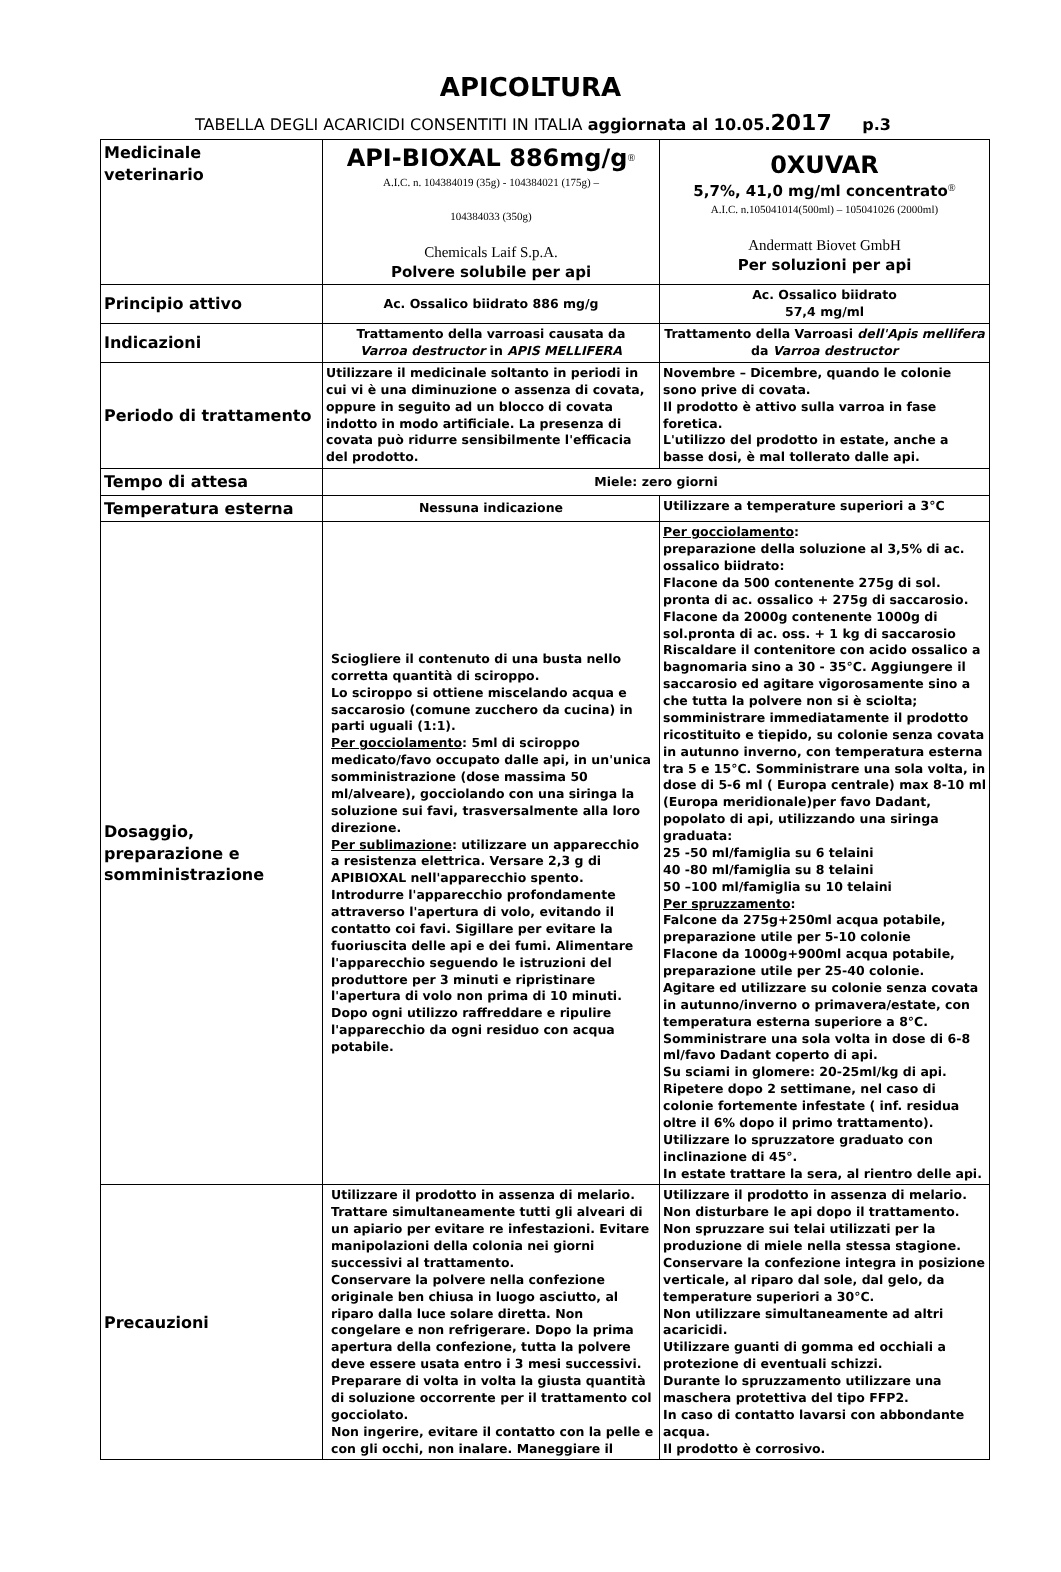APICOLTURA
TABELLA DEGLI ACARICIDI CONSENTITI IN ITALIA aggiornata al 10.05.2017 p.3
| Medicinale veterinario | API-BIOXAL 886mg/g<sup>®</sup> A.I.C. n. 104384019 (35g) - 104384021 (175g) – 104384033 (350g) Chemicals Laif S.p.A. Polvere solubile per api | 0XUVAR 5,7%, 41,0 mg/ml concentrato<sup>®</sup> A.I.C. n.105041014(500ml) – 105041026 (2000ml) Andermatt Biovet GmbH Per soluzioni per api |
| Principio attivo | Ac. Ossalico biidrato 886 mg/g | Ac. Ossalico biidrato 57,4 mg/ml |
| Indicazioni | Trattamento della varroasi causata da Varroa destructor in APIS MELLIFERA | Trattamento della Varroasi dell'Apis mellifera da Varroa destructor |
| Periodo di trattamento | Utilizzare il medicinale soltanto in periodi in cui vi è una diminuzione o assenza di covata, oppure in seguito ad un blocco di covata indotto in modo artificiale. La presenza di covata può ridurre sensibilmente l'efficacia del prodotto. | Novembre – Dicembre, quando le colonie sono prive di covata. Il prodotto è attivo sulla varroa in fase foretica. L'utilizzo del prodotto in estate, anche a basse dosi, è mal tollerato dalle api. |
| Tempo di attesa | Miele: zero giorni | |
| Temperatura esterna | Nessuna indicazione | Utilizzare a temperature superiori a 3°C |
| Dosaggio, preparazione e somministrazione | Sciogliere il contenuto di una busta nello corretta quantità di sciroppo. Lo sciroppo si ottiene miscelando acqua e saccarosio (comune zucchero da cucina) in parti uguali (1:1). Per gocciolamento : 5ml di sciroppo medicato/favo occupato dalle api, in un'unica somministrazione (dose massima 50 ml/alveare), gocciolando con una siringa la soluzione sui favi, trasversalmente alla loro direzione. Per sublimazione : utilizzare un apparecchio a resistenza elettrica. Versare 2,3 g di APIBIOXAL nell'apparecchio spento. Introdurre l'apparecchio profondamente attraverso l'apertura di volo, evitando il contatto coi favi. Sigillare per evitare la fuoriuscita delle api e dei fumi. Alimentare l'apparecchio seguendo le istruzioni del produttore per 3 minuti e ripristinare l'apertura di volo non prima di 10 minuti. Dopo ogni utilizzo raffreddare e ripulire l'apparecchio da ogni residuo con acqua potabile. | Per gocciolamento : preparazione della soluzione al 3,5% di ac. ossalico biidrato: Flacone da 500 contenente 275g di sol. pronta di ac. ossalico + 275g di saccarosio. Flacone da 2000g contenente 1000g di sol.pronta di ac. oss. + 1 kg di saccarosio Riscaldare il contenitore con acido ossalico a bagnomaria sino a 30 - 35°C. Aggiungere il saccarosio ed agitare vigorosamente sino a che tutta la polvere non si è sciolta; somministrare immediatamente il prodotto ricostituito e tiepido, su colonie senza covata in autunno inverno, con temperatura esterna tra 5 e 15°C. Somministrare una sola volta, in dose di 5-6 ml ( Europa centrale) max 8-10 ml (Europa meridionale)per favo Dadant, popolato di api, utilizzando una siringa graduata: 25 -50 ml/famiglia su 6 telaini 40 -80 ml/famiglia su 8 telaini 50 –100 ml/famiglia su 10 telaini Per spruzzamento : Falcone da 275g+250ml acqua potabile, preparazione utile per 5-10 colonie Flacone da 1000g+900ml acqua potabile, preparazione utile per 25-40 colonie. Agitare ed utilizzare su colonie senza covata in autunno/inverno o primavera/estate, con temperatura esterna superiore a 8°C. Somministrare una sola volta in dose di 6-8 ml/favo Dadant coperto di api. Su sciami in glomere: 20-25ml/kg di api. Ripetere dopo 2 settimane, nel caso di colonie fortemente infestate ( inf. residua oltre il 6% dopo il primo trattamento). Utilizzare lo spruzzatore graduato con inclinazione di 45°. In estate trattare la sera, al rientro delle api. |
| Precauzioni | Utilizzare il prodotto in assenza di melario. Trattare simultaneamente tutti gli alveari di un apiario per evitare re infestazioni. Evitare manipolazioni della colonia nei giorni successivi al trattamento. Conservare la polvere nella confezione originale ben chiusa in luogo asciutto, al riparo dalla luce solare diretta. Non congelare e non refrigerare. Dopo la prima apertura della confezione, tutta la polvere deve essere usata entro i 3 mesi successivi. Preparare di volta in volta la giusta quantità di soluzione occorrente per il trattamento col gocciolato. Non ingerire, evitare il contatto con la pelle e con gli occhi, non inalare. Maneggiare il | Utilizzare il prodotto in assenza di melario. Non disturbare le api dopo il trattamento. Non spruzzare sui telai utilizzati per la produzione di miele nella stessa stagione. Conservare la confezione integra in posizione verticale, al riparo dal sole, dal gelo, da temperature superiori a 30°C. Non utilizzare simultaneamente ad altri acaricidi. Utilizzare guanti di gomma ed occhiali a protezione di eventuali schizzi. Durante lo spruzzamento utilizzare una maschera protettiva del tipo FFP2. In caso di contatto lavarsi con abbondante acqua. Il prodotto è corrosivo. |